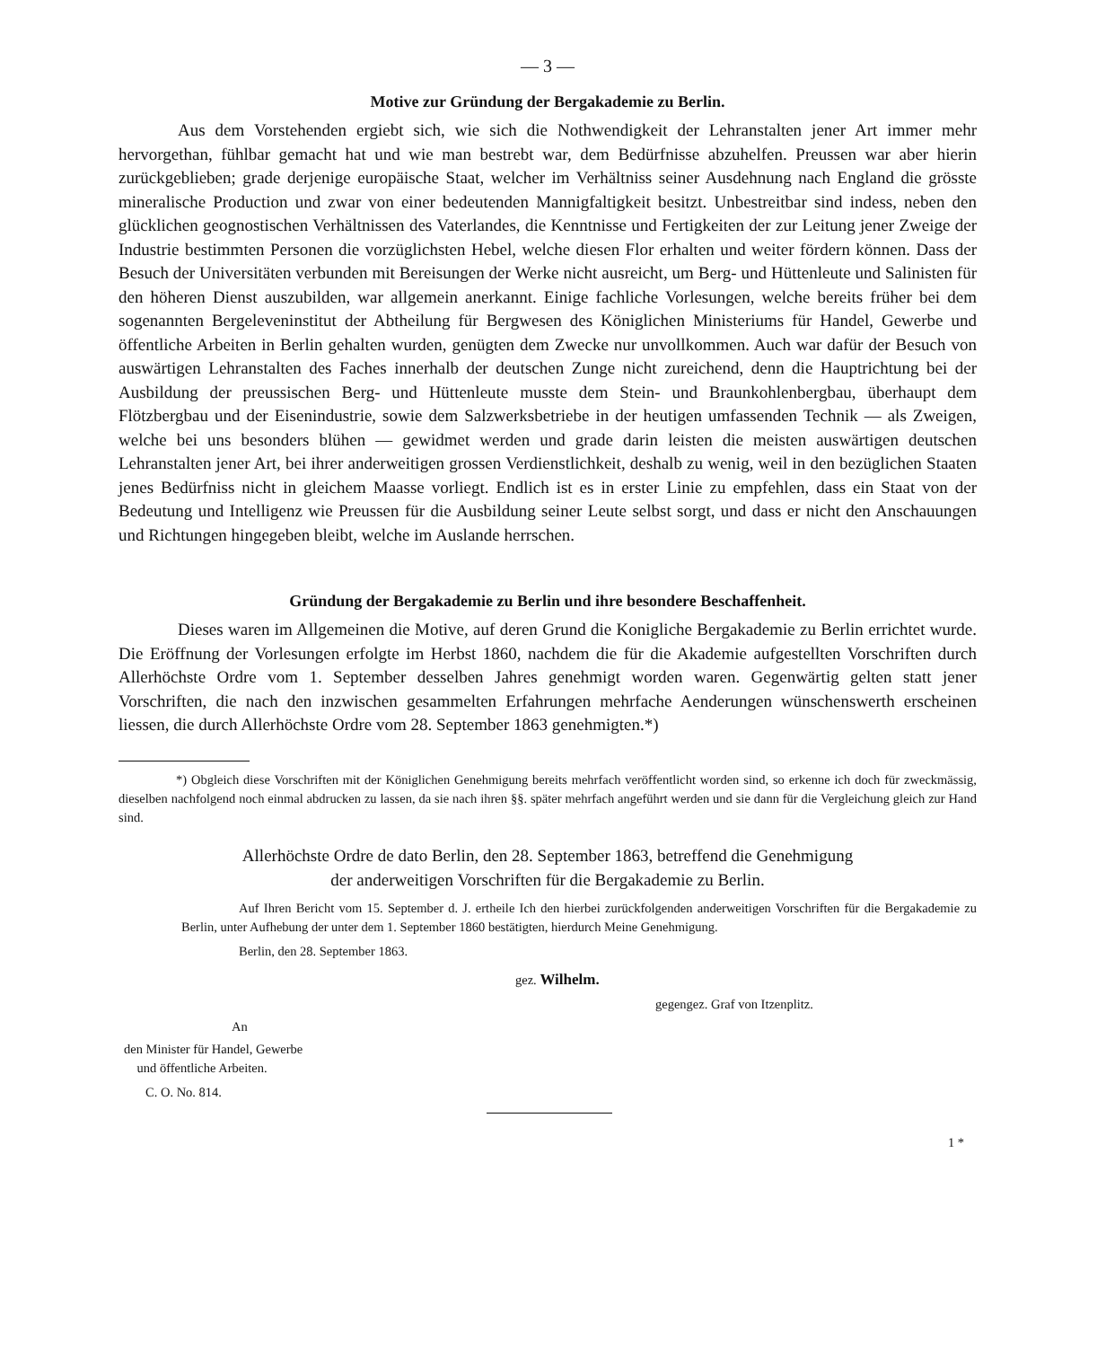— 3 —
Motive zur Gründung der Bergakademie zu Berlin.
Aus dem Vorstehenden ergiebt sich, wie sich die Nothwendigkeit der Lehranstalten jener Art immer mehr hervorgethan, fühlbar gemacht hat und wie man bestrebt war, dem Bedürfnisse abzuhelfen. Preussen war aber hierin zurückgeblieben; grade derjenige europäische Staat, welcher im Verhältniss seiner Ausdehnung nach England die grösste mineralische Production und zwar von einer bedeutenden Mannigfaltigkeit besitzt. Unbestreitbar sind indess, neben den glücklichen geognostischen Verhältnissen des Vaterlandes, die Kenntnisse und Fertigkeiten der zur Leitung jener Zweige der Industrie bestimmten Personen die vorzüglichsten Hebel, welche diesen Flor erhalten und weiter fördern können. Dass der Besuch der Universitäten verbunden mit Bereisungen der Werke nicht ausreicht, um Berg- und Hüttenleute und Salinisten für den höheren Dienst auszubilden, war allgemein anerkannt. Einige fachliche Vorlesungen, welche bereits früher bei dem sogenannten Bergeleveninstitut der Abtheilung für Bergwesen des Königlichen Ministeriums für Handel, Gewerbe und öffentliche Arbeiten in Berlin gehalten wurden, genügten dem Zwecke nur unvollkommen. Auch war dafür der Besuch von auswärtigen Lehranstalten des Faches innerhalb der deutschen Zunge nicht zureichend, denn die Hauptrichtung bei der Ausbildung der preussischen Berg- und Hüttenleute musste dem Stein- und Braunkohlenbergbau, überhaupt dem Flötzbergbau und der Eisenindustrie, sowie dem Salzwerksbetriebe in der heutigen umfassenden Technik — als Zweigen, welche bei uns besonders blühen — gewidmet werden und grade darin leisten die meisten auswärtigen deutschen Lehranstalten jener Art, bei ihrer anderweitigen grossen Verdienstlichkeit, deshalb zu wenig, weil in den bezüglichen Staaten jenes Bedürfniss nicht in gleichem Maasse vorliegt. Endlich ist es in erster Linie zu empfehlen, dass ein Staat von der Bedeutung und Intelligenz wie Preussen für die Ausbildung seiner Leute selbst sorgt, und dass er nicht den Anschauungen und Richtungen hingegeben bleibt, welche im Auslande herrschen.
Gründung der Bergakademie zu Berlin und ihre besondere Beschaffenheit.
Dieses waren im Allgemeinen die Motive, auf deren Grund die Konigliche Bergakademie zu Berlin errichtet wurde. Die Eröffnung der Vorlesungen erfolgte im Herbst 1860, nachdem die für die Akademie aufgestellten Vorschriften durch Allerhöchste Ordre vom 1. September desselben Jahres genehmigt worden waren. Gegenwärtig gelten statt jener Vorschriften, die nach den inzwischen gesammelten Erfahrungen mehrfache Aenderungen wünschenswerth erscheinen liessen, die durch Allerhöchste Ordre vom 28. September 1863 genehmigten.*)
*) Obgleich diese Vorschriften mit der Königlichen Genehmigung bereits mehrfach veröffentlicht worden sind, so erkenne ich doch für zweckmässig, dieselben nachfolgend noch einmal abdrucken zu lassen, da sie nach ihren §§. später mehrfach angeführt werden und sie dann für die Vergleichung gleich zur Hand sind.
Allerhöchste Ordre de dato Berlin, den 28. September 1863, betreffend die Genehmigung
der anderweitigen Vorschriften für die Bergakademie zu Berlin.
Auf Ihren Bericht vom 15. September d. J. ertheile Ich den hierbei zurückfolgenden anderweitigen Vorschriften für die Bergakademie zu Berlin, unter Aufhebung der unter dem 1. September 1860 bestätigten, hierdurch Meine Genehmigung.
Berlin, den 28. September 1863.
gez. Wilhelm.
gegengez. Graf von Itzenplitz.
An
den Minister für Handel, Gewerbe
und öffentliche Arbeiten.
C. O. No. 814.
1 *